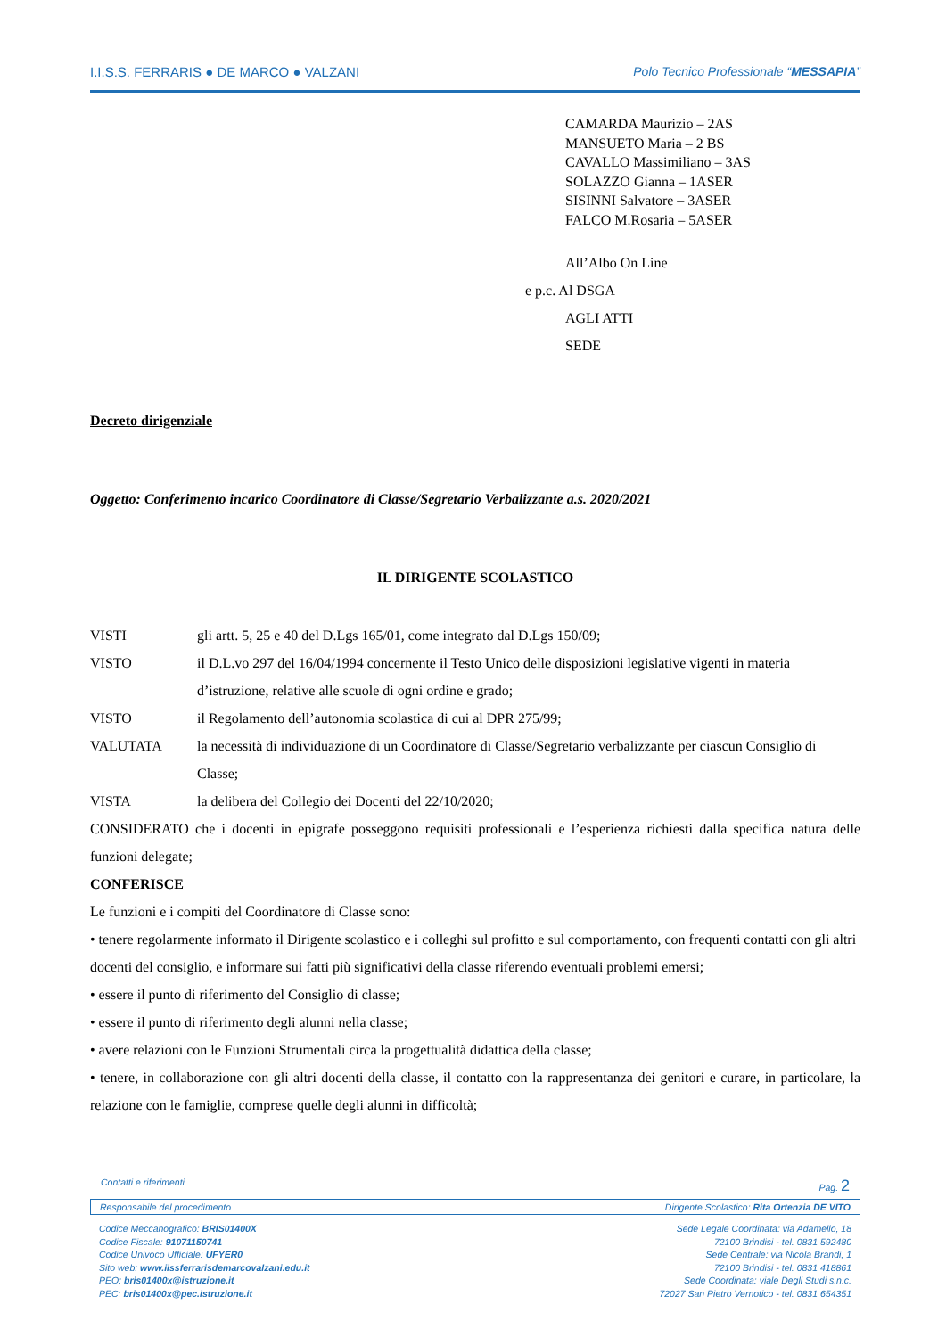I.I.S.S. FERRARIS ● DE MARCO ● VALZANI Polo Tecnico Professionale “MESSAPIA”
CAMARDA Maurizio – 2AS
MANSUETO Maria – 2 BS
CAVALLO Massimiliano – 3AS
SOLAZZO Gianna – 1ASER
SISINNI Salvatore – 3ASER
FALCO M.Rosaria – 5ASER
All’Albo On Line
e p.c. Al DSGA
AGLI ATTI
SEDE
Decreto dirigenziale
Oggetto: Conferimento incarico Coordinatore di Classe/Segretario Verbalizzante a.s. 2020/2021
IL DIRIGENTE SCOLASTICO
VISTI gli artt. 5, 25 e 40 del D.Lgs 165/01, come integrato dal D.Lgs 150/09;
VISTO il D.L.vo 297 del 16/04/1994 concernente il Testo Unico delle disposizioni legislative vigenti in materia d’istruzione, relative alle scuole di ogni ordine e grado;
VISTO il Regolamento dell’autonomia scolastica di cui al DPR 275/99;
VALUTATA la necessità di individuazione di un Coordinatore di Classe/Segretario verbalizzante per ciascun Consiglio di Classe;
VISTA la delibera del Collegio dei Docenti del 22/10/2020;
CONSIDERATO che i docenti in epigrafe posseggono requisiti professionali e l’esperienza richiesti dalla specifica natura delle funzioni delegate;
CONFERISCE
Le funzioni e i compiti del Coordinatore di Classe sono:
• tenere regolarmente informato il Dirigente scolastico e i colleghi sul profitto e sul comportamento, con frequenti contatti con gli altri docenti del consiglio, e informare sui fatti più significativi della classe riferendo eventuali problemi emersi;
• essere il punto di riferimento del Consiglio di classe;
• essere il punto di riferimento degli alunni nella classe;
• avere relazioni con le Funzioni Strumentali circa la progettualità didattica della classe;
• tenere, in collaborazione con gli altri docenti della classe, il contatto con la rappresentanza dei genitori e curare, in particolare, la relazione con le famiglie, comprese quelle degli alunni in difficoltà;
Contatti e riferimenti Pag. 2
Responsabile del procedimento Dirigente Scolastico: Rita Ortenzia DE VITO
Codice Meccanografico: BRIS01400X
Codice Fiscale: 91071150741
Codice Univoco Ufficiale: UFYER0
Sito web: www.iissferrarisdemarcovalzani.edu.it
PEO: bris01400x@istruzione.it
PEC: bris01400x@pec.istruzione.it
Sede Legale Coordinata: via Adamello, 18
72100 Brindisi - tel. 0831 592480
Sede Centrale: via Nicola Brandi, 1
72100 Brindisi - tel. 0831 418861
Sede Coordinata: viale Degli Studi s.n.c.
72027 San Pietro Vernotico - tel. 0831 654351